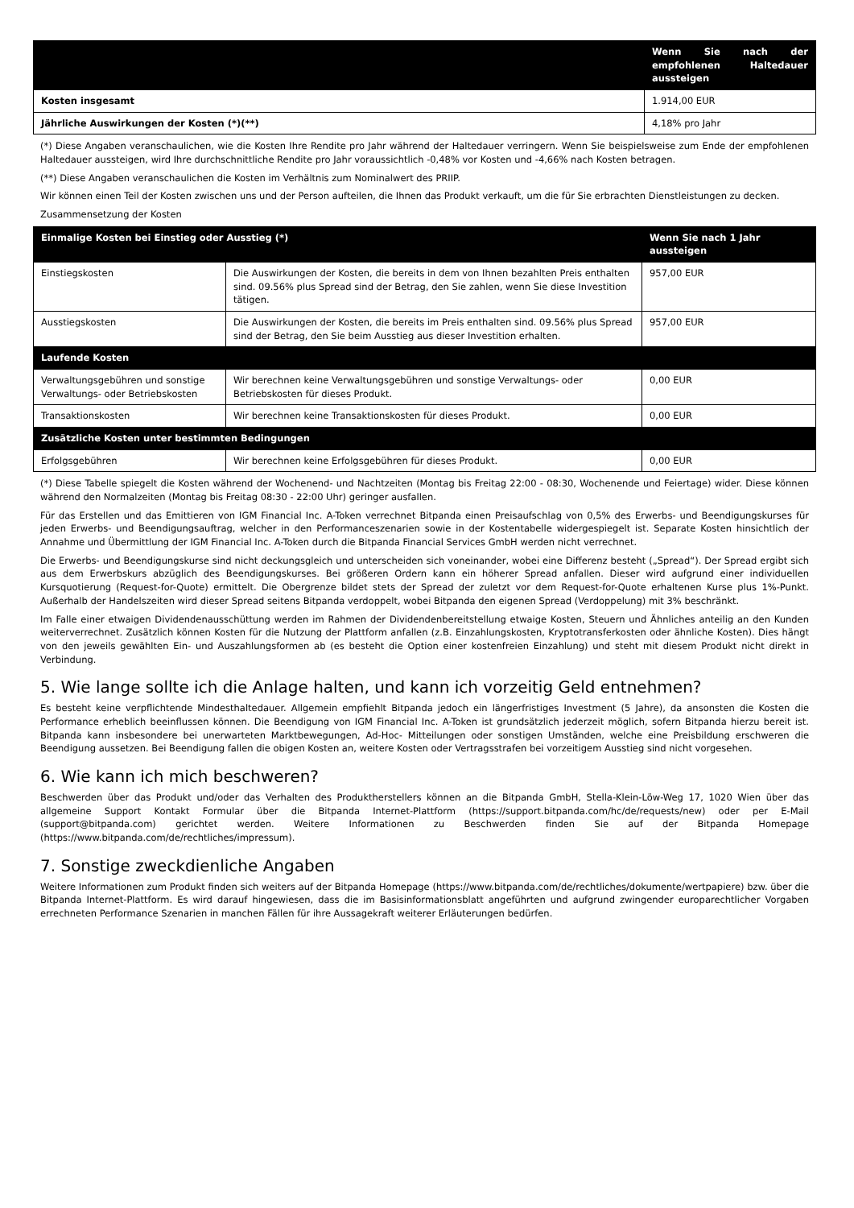| | Wenn Sie nach der empfohlenen Haltedauer aussteigen |
| --- | --- |
| Kosten insgesamt | 1.914,00 EUR |
| Jährliche Auswirkungen der Kosten (*)(**) | 4,18% pro Jahr |
(*) Diese Angaben veranschaulichen, wie die Kosten Ihre Rendite pro Jahr während der Haltedauer verringern. Wenn Sie beispielsweise zum Ende der empfohlenen Haltedauer aussteigen, wird Ihre durchschnittliche Rendite pro Jahr voraussichtlich -0,48% vor Kosten und -4,66% nach Kosten betragen.
(**) Diese Angaben veranschaulichen die Kosten im Verhältnis zum Nominalwert des PRIIP.
Wir können einen Teil der Kosten zwischen uns und der Person aufteilen, die Ihnen das Produkt verkauft, um die für Sie erbrachten Dienstleistungen zu decken.
Zusammensetzung der Kosten
| Einmalige Kosten bei Einstieg oder Ausstieg (*) | | Wenn Sie nach 1 Jahr aussteigen |
| --- | --- | --- |
| Einstiegskosten | Die Auswirkungen der Kosten, die bereits in dem von Ihnen bezahlten Preis enthalten sind. 09.56% plus Spread sind der Betrag, den Sie zahlen, wenn Sie diese Investition tätigen. | 957,00 EUR |
| Ausstiegskosten | Die Auswirkungen der Kosten, die bereits im Preis enthalten sind. 09.56% plus Spread sind der Betrag, den Sie beim Ausstieg aus dieser Investition erhalten. | 957,00 EUR |
| Laufende Kosten | | |
| Verwaltungsgebühren und sonstige Verwaltungs- oder Betriebskosten | Wir berechnen keine Verwaltungsgebühren und sonstige Verwaltungs- oder Betriebskosten für dieses Produkt. | 0,00 EUR |
| Transaktionskosten | Wir berechnen keine Transaktionskosten für dieses Produkt. | 0,00 EUR |
| Zusätzliche Kosten unter bestimmten Bedingungen | | |
| Erfolgsgebühren | Wir berechnen keine Erfolgsgebühren für dieses Produkt. | 0,00 EUR |
(*) Diese Tabelle spiegelt die Kosten während der Wochenend- und Nachtzeiten (Montag bis Freitag 22:00 - 08:30, Wochenende und Feiertage) wider. Diese können während den Normalzeiten (Montag bis Freitag 08:30 - 22:00 Uhr) geringer ausfallen.
Für das Erstellen und das Emittieren von IGM Financial Inc. A-Token verrechnet Bitpanda einen Preisaufschlag von 0,5% des Erwerbs- und Beendigungskurses für jeden Erwerbs- und Beendigungsauftrag, welcher in den Performanceszenarien sowie in der Kostentabelle widergespiegelt ist. Separate Kosten hinsichtlich der Annahme und Übermittlung der IGM Financial Inc. A-Token durch die Bitpanda Financial Services GmbH werden nicht verrechnet.
Die Erwerbs- und Beendigungskurse sind nicht deckungsgleich und unterscheiden sich voneinander, wobei eine Differenz besteht („Spread“). Der Spread ergibt sich aus dem Erwerbskurs abzüglich des Beendigungskurses. Bei größeren Ordern kann ein höherer Spread anfallen. Dieser wird aufgrund einer individuellen Kursquotierung (Request-for-Quote) ermittelt. Die Obergrenze bildet stets der Spread der zuletzt vor dem Request-for-Quote erhaltenen Kurse plus 1%-Punkt. Außerhalb der Handelszeiten wird dieser Spread seitens Bitpanda verdoppelt, wobei Bitpanda den eigenen Spread (Verdoppelung) mit 3% beschränkt.
Im Falle einer etwaigen Dividendenausschüttung werden im Rahmen der Dividendenbereitstellung etwaige Kosten, Steuern und Ähnliches anteilig an den Kunden weiterverrechnet. Zusätzlich können Kosten für die Nutzung der Plattform anfallen (z.B. Einzahlungskosten, Kryptotransferkosten oder ähnliche Kosten). Dies hängt von den jeweils gewählten Ein- und Auszahlungsformen ab (es besteht die Option einer kostenfreien Einzahlung) und steht mit diesem Produkt nicht direkt in Verbindung.
5. Wie lange sollte ich die Anlage halten, und kann ich vorzeitig Geld entnehmen?
Es besteht keine verpflichtende Mindesthaltedauer. Allgemein empfiehlt Bitpanda jedoch ein längerfristiges Investment (5 Jahre), da ansonsten die Kosten die Performance erheblich beeinflussen können. Die Beendigung von IGM Financial Inc. A-Token ist grundsätzlich jederzeit möglich, sofern Bitpanda hierzu bereit ist. Bitpanda kann insbesondere bei unerwarteten Marktbewegungen, Ad-Hoc- Mitteilungen oder sonstigen Umständen, welche eine Preisbildung erschweren die Beendigung aussetzen. Bei Beendigung fallen die obigen Kosten an, weitere Kosten oder Vertragsstrafen bei vorzeitigem Ausstieg sind nicht vorgesehen.
6. Wie kann ich mich beschweren?
Beschwerden über das Produkt und/oder das Verhalten des Produktherstellers können an die Bitpanda GmbH, Stella-Klein-Löw-Weg 17, 1020 Wien über das allgemeine Support Kontakt Formular über die Bitpanda Internet-Plattform (https://support.bitpanda.com/hc/de/requests/new) oder per E-Mail (support@bitpanda.com) gerichtet werden. Weitere Informationen zu Beschwerden finden Sie auf der Bitpanda Homepage (https://www.bitpanda.com/de/rechtliches/impressum).
7. Sonstige zweckdienliche Angaben
Weitere Informationen zum Produkt finden sich weiters auf der Bitpanda Homepage (https://www.bitpanda.com/de/rechtliches/dokumente/wertpapiere) bzw. über die Bitpanda Internet-Plattform. Es wird darauf hingewiesen, dass die im Basisinformationsblatt angeführten und aufgrund zwingender europarechtlicher Vorgaben errechneten Performance Szenarien in manchen Fällen für ihre Aussagekraft weiterer Erläuterungen bedürfen.